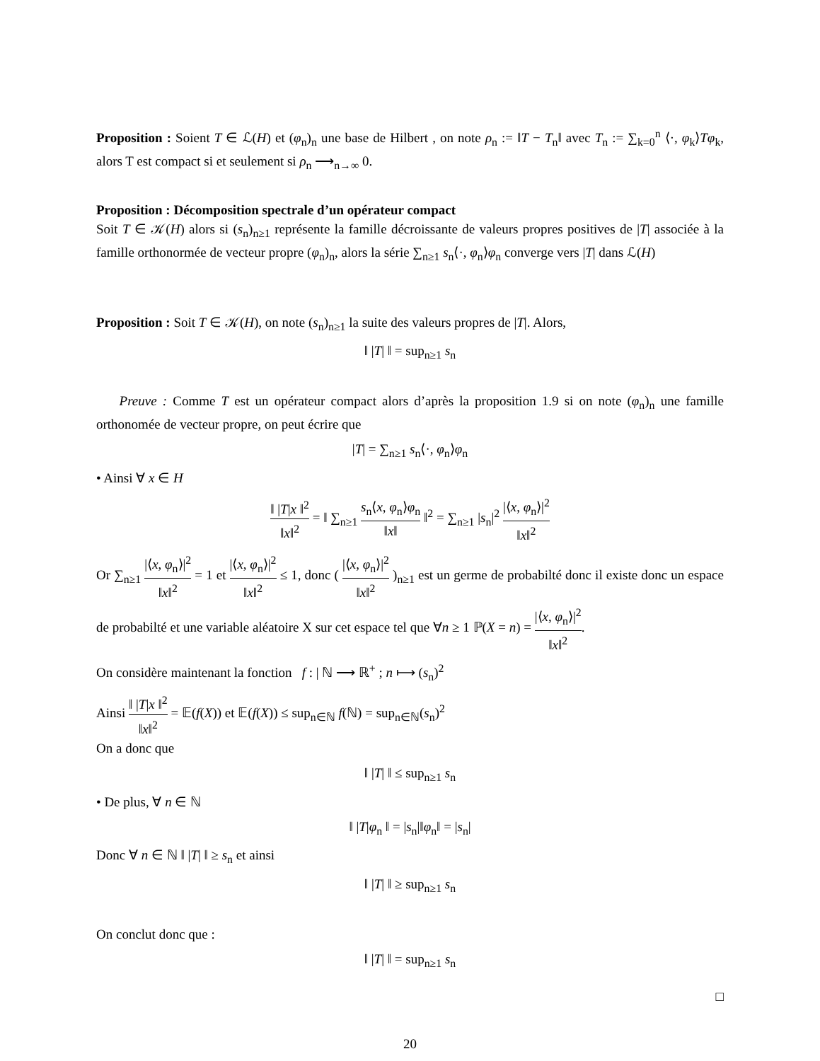Proposition : Soient T ∈ ℒ(H) et (φ<sub>n</sub>)<sub>n</sub> une base de Hilbert , on note ρ<sub>n</sub> := ‖T − T<sub>n</sub>‖ avec T<sub>n</sub> := ∑<sub>k=0</sub><sup>n</sup> ⟨·, φ<sub>k</sub>⟩Tφ<sub>k</sub>, alors T est compact si et seulement si ρ<sub>n</sub> ⟶<sub>n→∞</sub> 0.
Proposition : Décomposition spectrale d’un opérateur compact
Soit T ∈ 𝒦(H) alors si (s<sub>n</sub>)<sub>n≥1</sub> représente la famille décroissante de valeurs propres positives de |T| associée à la famille orthonormée de vecteur propre (φ<sub>n</sub>)<sub>n</sub>, alors la série ∑<sub>n≥1</sub> s<sub>n</sub>⟨·, φ<sub>n</sub>⟩φ<sub>n</sub> converge vers |T| dans ℒ(H)
Proposition : Soit T ∈ 𝒦(H), on note (s<sub>n</sub>)<sub>n≥1</sub> la suite des valeurs propres de |T|. Alors,
‖ |T| ‖ = sup<sub>n≥1</sub> s<sub>n</sub>
Preuve : Comme T est un opérateur compact alors d’après la proposition 1.9 si on note (φ<sub>n</sub>)<sub>n</sub> une famille orthonomée de vecteur propre, on peut écrire que
|T| = ∑<sub>n≥1</sub> s<sub>n</sub>⟨·, φ<sub>n</sub>⟩φ<sub>n</sub>
• Ainsi ∀ x ∈ H
‖ |T|x ‖<sup>2</sup> ‖x‖<sup>2</sup> = ‖ ∑<sub>n≥1</sub> s<sub>n</sub>⟨x, φ<sub>n</sub>⟩φ<sub>n</sub> ‖x‖ ‖<sup>2</sup> = ∑<sub>n≥1</sub> |s<sub>n</sub>|<sup>2</sup> |⟨x, φ<sub>n</sub>⟩|<sup>2</sup> ‖x‖<sup>2</sup>
Or ∑<sub>n≥1</sub> |⟨x, φ<sub>n</sub>⟩|<sup>2</sup> ‖x‖<sup>2</sup> = 1 et |⟨x, φ<sub>n</sub>⟩|<sup>2</sup> ‖x‖<sup>2</sup> ≤ 1, donc ( |⟨x, φ<sub>n</sub>⟩|<sup>2</sup> ‖x‖<sup>2</sup> )<sub>n≥1</sub> est un germe de probabilté donc il existe donc un espace de probabilté et une variable aléatoire X sur cet espace tel que ∀n ≥ 1 ℙ(X = n) = |⟨x, φ<sub>n</sub>⟩|<sup>2</sup> ‖x‖<sup>2</sup>.
On considère maintenant la fonction f : | ℕ ⟶ ℝ<sup>+</sup> ; n ⟼ (s<sub>n</sub>)<sup>2</sup>
Ainsi ‖ |T|x ‖<sup>2</sup> ‖x‖<sup>2</sup> = 𝔼(f(X)) et 𝔼(f(X)) ≤ sup<sub>n∈ℕ</sub> f(ℕ) = sup<sub>n∈ℕ</sub>(s<sub>n</sub>)<sup>2</sup>
On a donc que
‖ |T| ‖ ≤ sup<sub>n≥1</sub> s<sub>n</sub>
• De plus, ∀ n ∈ ℕ
‖ |T|φ<sub>n</sub> ‖ = |s<sub>n</sub>|‖φ<sub>n</sub>‖ = |s<sub>n</sub>|
Donc ∀ n ∈ ℕ ‖ |T| ‖ ≥ s<sub>n</sub> et ainsi
‖ |T| ‖ ≥ sup<sub>n≥1</sub> s<sub>n</sub>
On conclut donc que :
‖ |T| ‖ = sup<sub>n≥1</sub> s<sub>n</sub>
□
20